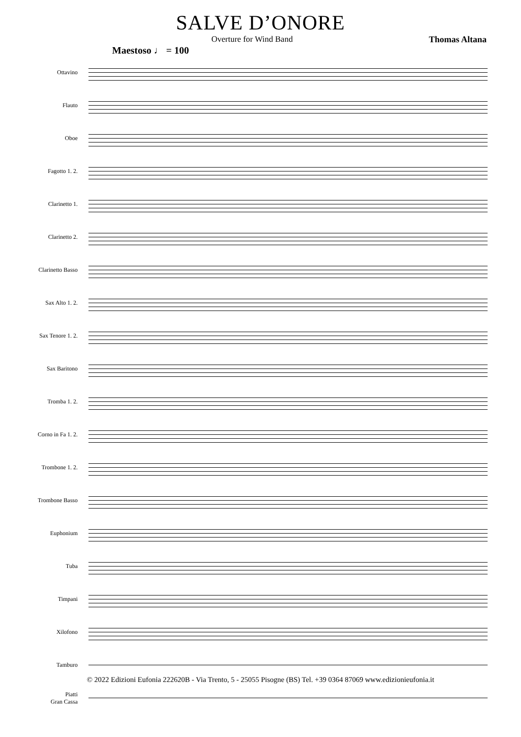SALVE D’ONORE
Overture for Wind Band Thomas Altana
Maestoso ♩ = 100
Ottavino
Flauto
Oboe
Fagotto 1. 2.
Clarinetto 1.
Clarinetto 2.
Clarinetto Basso
Sax Alto 1. 2.
Sax Tenore 1. 2.
Sax Baritono
Tromba 1. 2.
Corno in Fa 1. 2.
Trombone 1. 2.
Trombone Basso
Euphonium
Tuba
Timpani
Xilofono
Tamburo
Piatti
Gran Cassa
© 2022 Edizioni Eufonia 222620B - Via Trento, 5 - 25055 Pisogne (BS) Tel. +39 0364 87069 www.edizionieufonia.it